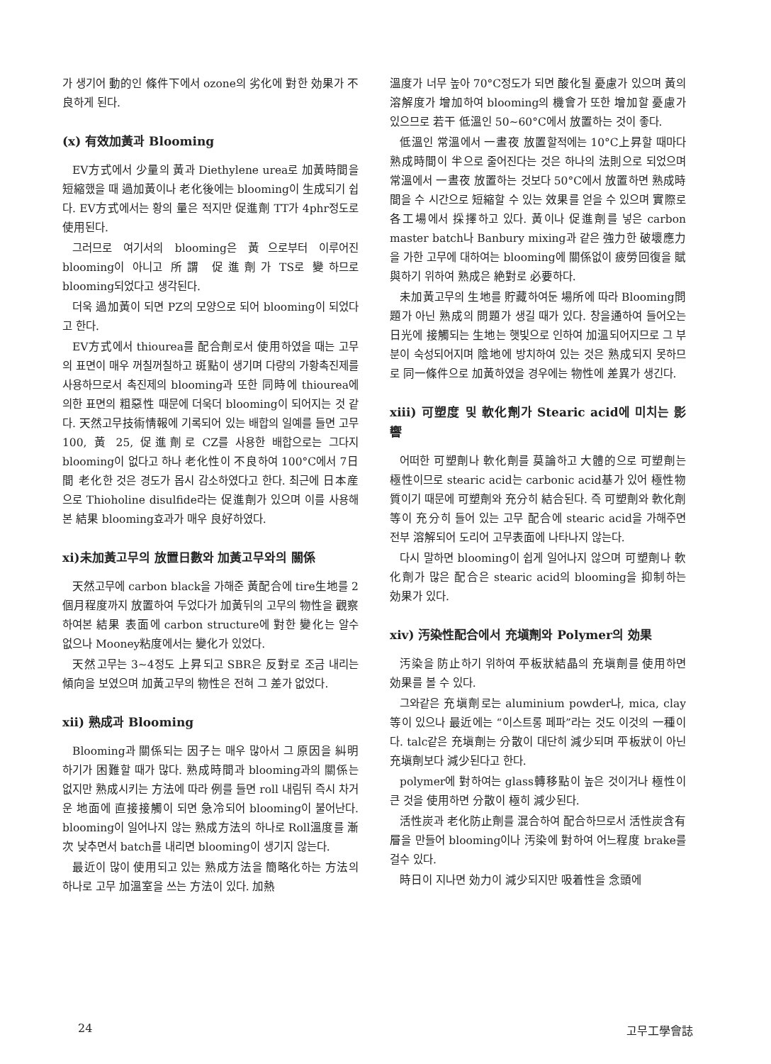가 생기어 動的인 條件下에서 ozone의 劣化에 對한 効果가 不良하게 된다.
(x) 有效加黃과 Blooming
EV方式에서 少量의 黃과 Diethylene urea로 加黃時間을 短縮했을 때 過加黃이나 老化後에는 blooming이 生成되기 쉽다. EV方式에서는 황의 量은 적지만 促進劑 TT가 4phr정도로 使用된다.
그러므로 여기서의 blooming은 黃으로부터 이루어진 blooming이 아니고 所謂 促進劑가 TS로 變하므로 blooming되었다고 생각된다.
더욱 過加黃이 되면 PZ의 모양으로 되어 blooming이 되었다고 한다.
EV方式에서 thiourea를 配合劑로서 使用하였을 때는 고무의 표면이 매우 꺼칠꺼칠하고 斑點이 생기며 다량의 가황촉진제를 사용하므로서 촉진제의 blooming과 또한 同時에 thiourea에 의한 표면의 粗惡性 때문에 더욱더 blooming이 되어지는 것 같다. 天然고무技術情報에 기록되어 있는 배합의 일예를 들면 고무 100, 黃 25, 促進劑로 CZ를 사용한 배합으로는 그다지 blooming이 없다고 하나 老化性이 不良하여 100°C에서 7日間 老化한 것은 경도가 몹시 감소하였다고 한다. 최근에 日本産으로 Thioholine disulfide라는 促進劑가 있으며 이를 사용해본 結果 blooming효과가 매우 良好하였다.
xi)未加黃고무의 放置日數와 加黃고무와의 關係
天然고무에 carbon black을 가해준 黃配合에 tire生地를 2個月程度까지 放置하여 두었다가 加黃뒤의 고무의 物性을 觀察하여본 結果 表面에 carbon structure에 對한 變化는 알수 없으나 Mooney粘度에서는 變化가 있었다.
天然고무는 3∼4정도 上昇되고 SBR은 反對로 조금 내리는 傾向을 보였으며 加黃고무의 物性은 전혀 그 差가 없었다.
xii) 熟成과 Blooming
Blooming과 關係되는 因子는 매우 많아서 그 原因을 糾明하기가 困難할 때가 많다. 熟成時間과 blooming과의 關係는 없지만 熟成시키는 方法에 따라 例를 들면 roll 내림뒤 즉시 차거운 地面에 直接接觸이 되면 急冷되어 blooming이 불어난다. blooming이 일어나지 않는 熟成方法의 하나로 Roll溫度를 漸次 낮추면서 batch를 내리면 blooming이 생기지 않는다.
最近이 많이 使用되고 있는 熟成方法을 簡略化하는 方法의 하나로 고무 加溫室을 쓰는 方法이 있다. 加熱
溫度가 너무 높아 70°C정도가 되면 酸化될 憂慮가 있으며 黃의 溶解度가 增加하여 blooming의 機會가 또한 增加할 憂慮가 있으므로 若干 低溫인 50∼60°C에서 放置하는 것이 좋다.
低溫인 常溫에서 一晝夜 放置할적에는 10°C上昇할 때마다 熟成時間이 半으로 줄어진다는 것은 하나의 法則으로 되었으며 常溫에서 一晝夜 放置하는 것보다 50°C에서 放置하면 熟成時間을 수 시간으로 短縮할 수 있는 效果를 얻을 수 있으며 實際로 各工場에서 採擇하고 있다. 黃이나 促進劑를 넣은 carbon master batch나 Banbury mixing과 같은 強力한 破壞應力을 가한 고무에 대하여는 blooming에 關係없이 疲勞回復을 賦與하기 위하여 熟成은 絶對로 必要하다.
未加黃고무의 生地를 貯藏하여둔 場所에 따라 Blooming問題가 아닌 熟成의 問題가 생길 때가 있다. 창을通하여 들어오는 日光에 接觸되는 生地는 햇빛으로 인하여 加溫되어지므로 그 부분이 숙성되어지며 陰地에 방치하여 있는 것은 熟成되지 못하므로 同一條件으로 加黃하였을 경우에는 物性에 差異가 생긴다.
xiii) 可塑度 및 軟化劑가 Stearic acid에 미치는 影響
어떠한 可塑劑나 軟化劑를 莫論하고 大體的으로 可塑劑는 極性이므로 stearic acid는 carbonic acid基가 있어 極性物質이기 때문에 可塑劑와 充分히 結合된다. 즉 可塑劑와 軟化劑等이 充分히 들어 있는 고무 配合에 stearic acid을 가해주면 전부 溶解되어 도리어 고무表面에 나타나지 않는다.
다시 말하면 blooming이 쉽게 일어나지 않으며 可塑劑나 軟化劑가 많은 配合은 stearic acid의 blooming을 抑制하는 効果가 있다.
xiv) 汚染性配合에서 充塡劑와 Polymer의 効果
汚染을 防止하기 위하여 平板狀結晶의 充塡劑를 使用하면 効果를 볼 수 있다.
그와같은 充塡劑로는 aluminium powder나, mica, clay等이 있으나 最近에는 “이스트롱 페파”라는 것도 이것의 一種이다. talc같은 充塡劑는 分散이 대단히 減少되며 平板狀이 아닌 充塡劑보다 減少된다고 한다.
polymer에 對하여는 glass轉移點이 높은 것이거나 極性이 큰 것을 使用하면 分散이 極히 減少된다.
活性炭과 老化防止劑를 混合하여 配合하므로서 活性炭含有層을 만들어 blooming이나 汚染에 對하여 어느程度 brake를 걸수 있다.
時日이 지나면 効力이 減少되지만 吸着性을 念頭에
24 고무工學會誌